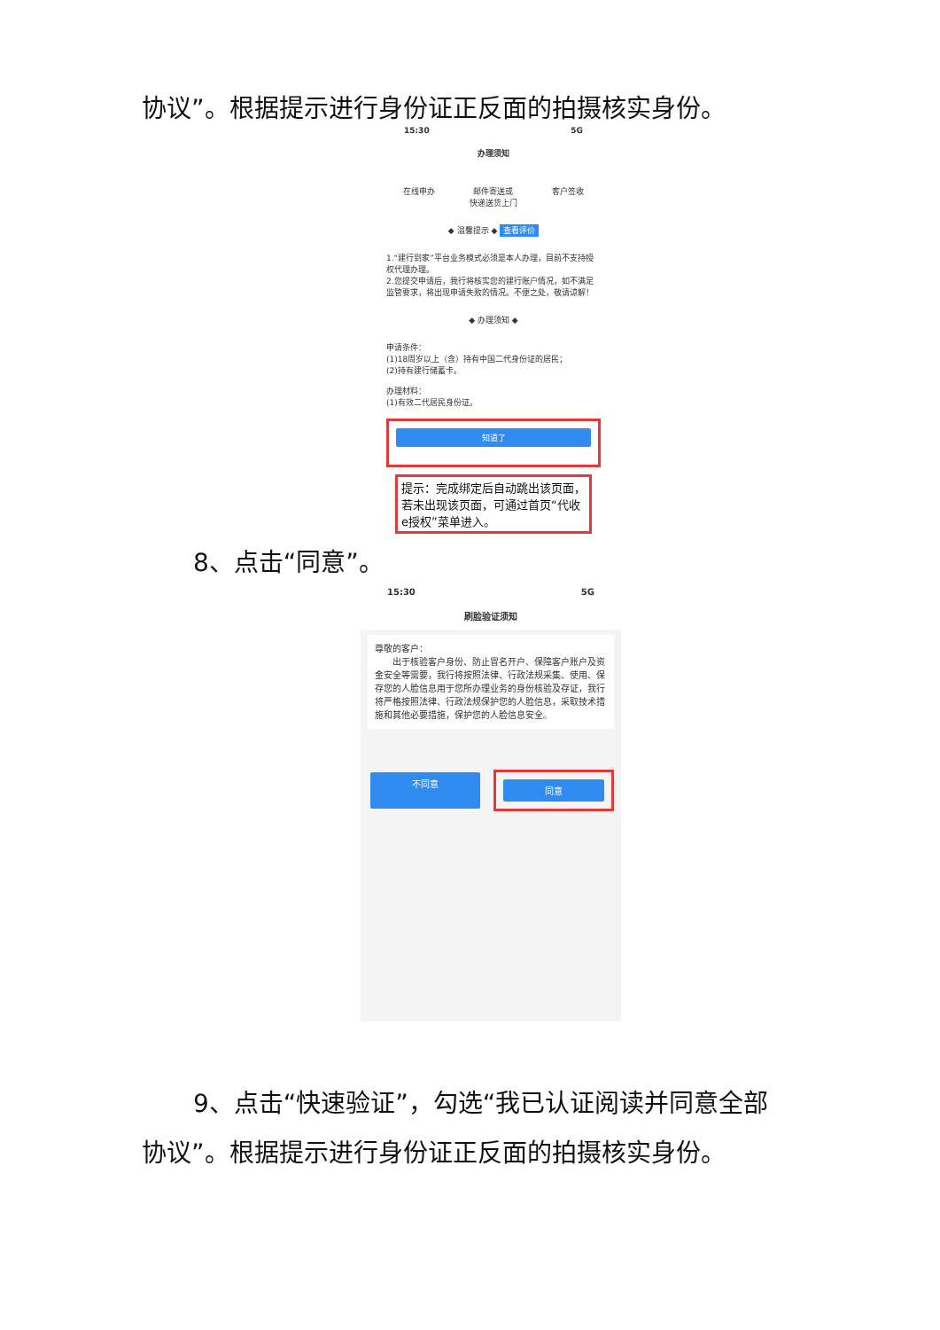协议”。根据提示进行身份证正反面的拍摄核实身份。
15:30 5G
办理须知
在线申办 邮件寄送或
快递送货上门 客户签收
◆ 温馨提示 ◆ 查看评价
1.“建行到家”平台业务模式必须是本人办理，目前不支持授权代理办理。
2.您提交申请后，我行将核实您的建行账户情况，如不满足监管要求，将出现申请失败的情况。不便之处，敬请谅解！
◆ 办理须知 ◆
申请条件：
(1)18周岁以上（含）持有中国二代身份证的居民；
(2)持有建行储蓄卡。
办理材料：
(1)有效二代居民身份证。
知道了
提示：完成绑定后自动跳出该页面，若未出现该页面，可通过首页“代收e授权”菜单进入。
8、点击“同意”。
15:30 5G
刷脸验证须知
尊敬的客户：
　　出于核验客户身份、防止冒名开户、保障客户账户及资金安全等需要，我行将按照法律、行政法规采集、使用、保存您的人脸信息用于您所办理业务的身份核验及存证，我行将严格按照法律、行政法规保护您的人脸信息，采取技术措施和其他必要措施，保护您的人脸信息安全。
不同意
同意
9、点击“快速验证”，勾选“我已认证阅读并同意全部
协议”。根据提示进行身份证正反面的拍摄核实身份。